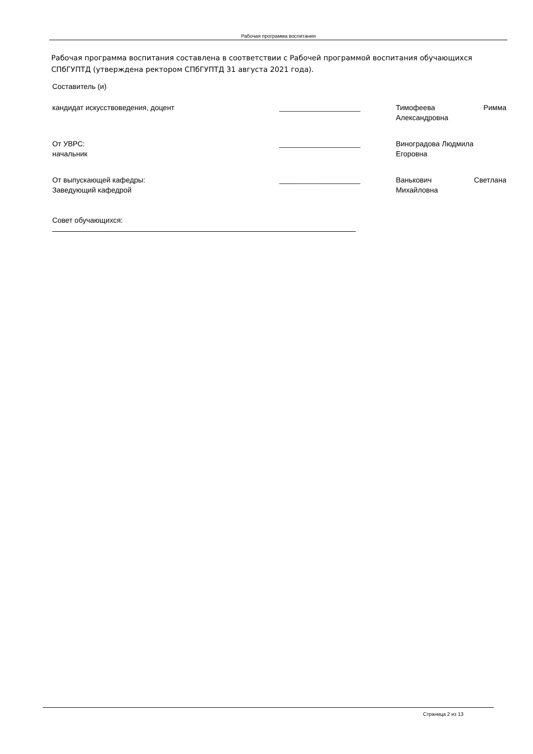Рабочая программа воспитания
Рабочая программа воспитания составлена в соответствии с Рабочей программой воспитания обучающихся СПбГУПТД (утверждена ректором СПбГУПТД 31 августа 2021 года).
Составитель (и)
| кандидат искусствоведения, доцент | ____________________ | Тимофеева Римма Александровна |
| От УВРС: начальник | ____________________ | Виноградова Людмила Егоровна |
| От выпускающей кафедры: Заведующий кафедрой | ____________________ | Ванькович Светлана Михайловна |
Совет обучающихся:
Страница 2 из 13